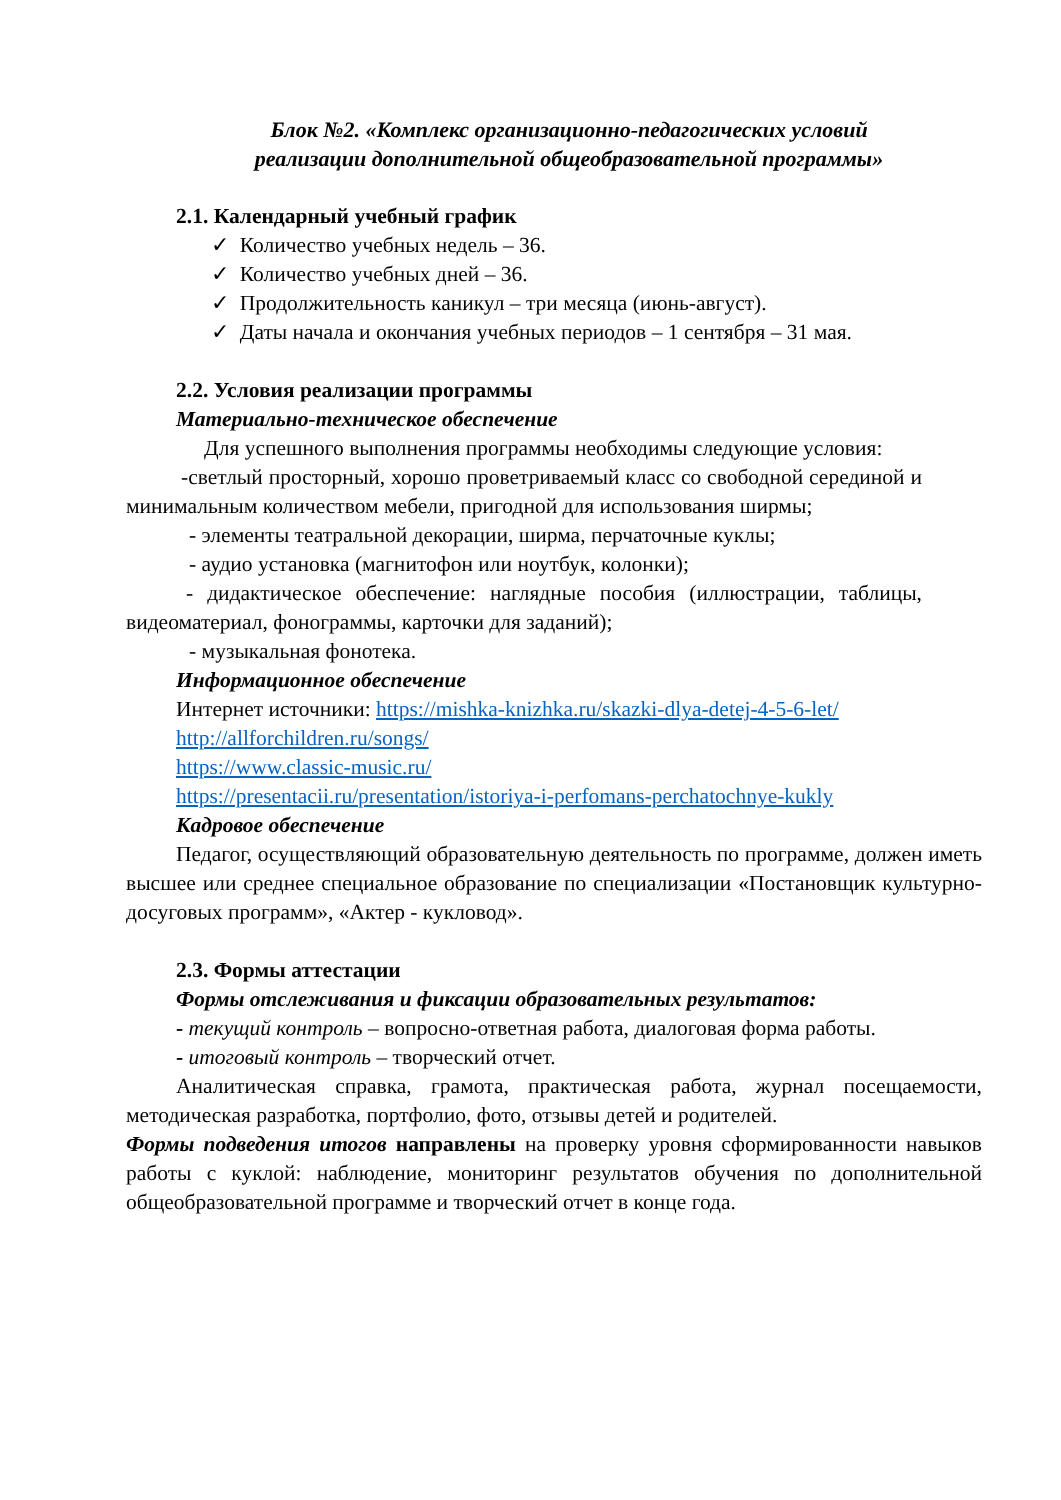Блок №2. «Комплекс организационно-педагогических условий
реализации дополнительной общеобразовательной программы»
2.1. Календарный учебный график
✓ Количество учебных недель – 36.
✓ Количество учебных дней – 36.
✓ Продолжительность каникул – три месяца (июнь-август).
✓ Даты начала и окончания учебных периодов – 1 сентября – 31 мая.
2.2. Условия реализации программы
Материально-техническое обеспечение
Для успешного выполнения программы необходимы следующие условия:
-светлый просторный, хорошо проветриваемый класс со свободной серединой и минимальным количеством мебели, пригодной для использования ширмы;
- элементы театральной декорации, ширма, перчаточные куклы;
- аудио установка (магнитофон или ноутбук, колонки);
- дидактическое обеспечение: наглядные пособия (иллюстрации, таблицы, видеоматериал, фонограммы, карточки для заданий);
- музыкальная фонотека.
Информационное обеспечение
Интернет источники: https://mishka-knizhka.ru/skazki-dlya-detej-4-5-6-let/
http://allforchildren.ru/songs/
https://www.classic-music.ru/
https://presentacii.ru/presentation/istoriya-i-perfomans-perchatochnye-kukly
Кадровое обеспечение
Педагог, осуществляющий образовательную деятельность по программе, должен иметь высшее или среднее специальное образование по специализации «Постановщик культурно-досуговых программ», «Актер - кукловод».
2.3. Формы аттестации
Формы отслеживания и фиксации образовательных результатов:
- текущий контроль – вопросно-ответная работа, диалоговая форма работы.
- итоговый контроль – творческий отчет.
Аналитическая справка, грамота, практическая работа, журнал посещаемости, методическая разработка, портфолио, фото, отзывы детей и родителей.
Формы подведения итогов направлены на проверку уровня сформированности навыков работы с куклой: наблюдение, мониторинг результатов обучения по дополнительной общеобразовательной программе и творческий отчет в конце года.